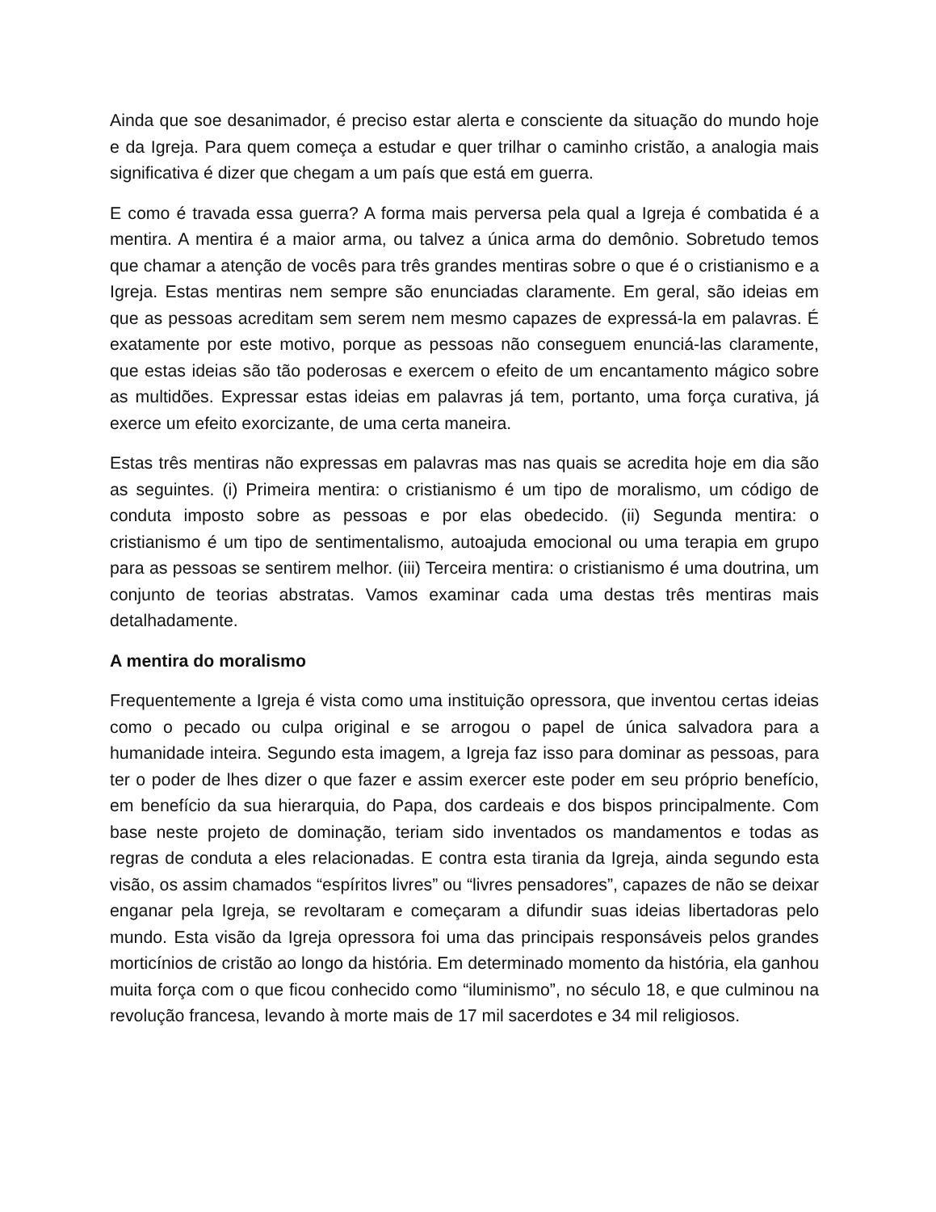Ainda que soe desanimador, é preciso estar alerta e consciente da situação do mundo hoje e da Igreja. Para quem começa a estudar e quer trilhar o caminho cristão, a analogia mais significativa é dizer que chegam a um país que está em guerra.
E como é travada essa guerra? A forma mais perversa pela qual a Igreja é combatida é a mentira. A mentira é a maior arma, ou talvez a única arma do demônio. Sobretudo temos que chamar a atenção de vocês para três grandes mentiras sobre o que é o cristianismo e a Igreja. Estas mentiras nem sempre são enunciadas claramente. Em geral, são ideias em que as pessoas acreditam sem serem nem mesmo capazes de expressá-la em palavras. É exatamente por este motivo, porque as pessoas não conseguem enunciá-las claramente, que estas ideias são tão poderosas e exercem o efeito de um encantamento mágico sobre as multidões. Expressar estas ideias em palavras já tem, portanto, uma força curativa, já exerce um efeito exorcizante, de uma certa maneira.
Estas três mentiras não expressas em palavras mas nas quais se acredita hoje em dia são as seguintes. (i) Primeira mentira: o cristianismo é um tipo de moralismo, um código de conduta imposto sobre as pessoas e por elas obedecido. (ii) Segunda mentira: o cristianismo é um tipo de sentimentalismo, autoajuda emocional ou uma terapia em grupo para as pessoas se sentirem melhor. (iii) Terceira mentira: o cristianismo é uma doutrina, um conjunto de teorias abstratas. Vamos examinar cada uma destas três mentiras mais detalhadamente.
A mentira do moralismo
Frequentemente a Igreja é vista como uma instituição opressora, que inventou certas ideias como o pecado ou culpa original e se arrogou o papel de única salvadora para a humanidade inteira. Segundo esta imagem, a Igreja faz isso para dominar as pessoas, para ter o poder de lhes dizer o que fazer e assim exercer este poder em seu próprio benefício, em benefício da sua hierarquia, do Papa, dos cardeais e dos bispos principalmente. Com base neste projeto de dominação, teriam sido inventados os mandamentos e todas as regras de conduta a eles relacionadas. E contra esta tirania da Igreja, ainda segundo esta visão, os assim chamados “espíritos livres” ou “livres pensadores”, capazes de não se deixar enganar pela Igreja, se revoltaram e começaram a difundir suas ideias libertadoras pelo mundo. Esta visão da Igreja opressora foi uma das principais responsáveis pelos grandes morticínios de cristão ao longo da história. Em determinado momento da história, ela ganhou muita força com o que ficou conhecido como “iluminismo”, no século 18, e que culminou na revolução francesa, levando à morte mais de 17 mil sacerdotes e 34 mil religiosos.